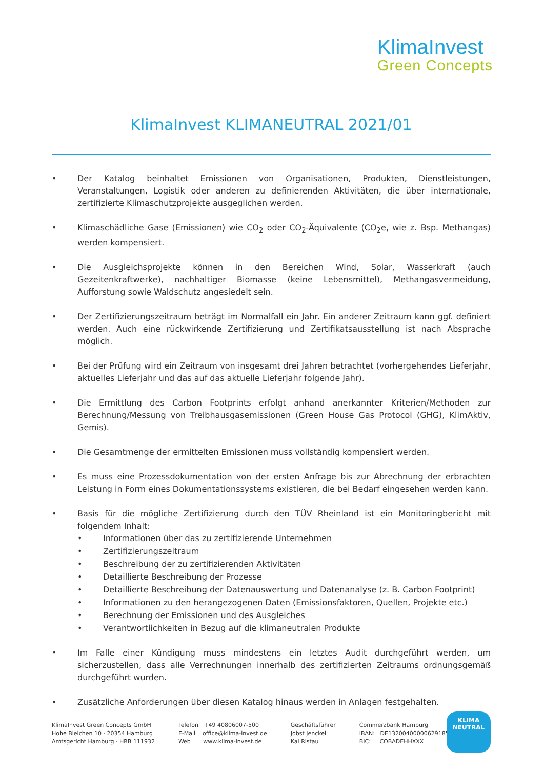KlimaInvest
Green Concepts
KlimaInvest KLIMANEUTRAL 2021/01
• Der Katalog beinhaltet Emissionen von Organisationen, Produkten, Dienstleistungen, Veranstaltungen, Logistik oder anderen zu definierenden Aktivitäten, die über internationale, zertifizierte Klimaschutzprojekte ausgeglichen werden.
• Klimaschädliche Gase (Emissionen) wie CO<sub>2</sub> oder CO<sub>2</sub>-Äquivalente (CO<sub>2</sub>e, wie z. Bsp. Methangas) werden kompensiert.
• Die Ausgleichsprojekte können in den Bereichen Wind, Solar, Wasserkraft (auch Gezeitenkraftwerke), nachhaltiger Biomasse (keine Lebensmittel), Methangasvermeidung, Aufforstung sowie Waldschutz angesiedelt sein.
• Der Zertifizierungszeitraum beträgt im Normalfall ein Jahr. Ein anderer Zeitraum kann ggf. definiert werden. Auch eine rückwirkende Zertifizierung und Zertifikatsausstellung ist nach Absprache möglich.
• Bei der Prüfung wird ein Zeitraum von insgesamt drei Jahren betrachtet (vorhergehendes Lieferjahr, aktuelles Lieferjahr und das auf das aktuelle Lieferjahr folgende Jahr).
• Die Ermittlung des Carbon Footprints erfolgt anhand anerkannter Kriterien/Methoden zur Berechnung/Messung von Treibhausgasemissionen (Green House Gas Protocol (GHG), KlimAktiv, Gemis).
• Die Gesamtmenge der ermittelten Emissionen muss vollständig kompensiert werden.
• Es muss eine Prozessdokumentation von der ersten Anfrage bis zur Abrechnung der erbrachten Leistung in Form eines Dokumentationssystems existieren, die bei Bedarf eingesehen werden kann.
• Basis für die mögliche Zertifizierung durch den TÜV Rheinland ist ein Monitoringbericht mit folgendem Inhalt:
• Informationen über das zu zertifizierende Unternehmen
• Zertifizierungszeitraum
• Beschreibung der zu zertifizierenden Aktivitäten
• Detaillierte Beschreibung der Prozesse
• Detaillierte Beschreibung der Datenauswertung und Datenanalyse (z. B. Carbon Footprint)
• Informationen zu den herangezogenen Daten (Emissionsfaktoren, Quellen, Projekte etc.)
• Berechnung der Emissionen und des Ausgleiches
• Verantwortlichkeiten in Bezug auf die klimaneutralen Produkte
• Im Falle einer Kündigung muss mindestens ein letztes Audit durchgeführt werden, um sicherzustellen, dass alle Verrechnungen innerhalb des zertifizierten Zeitraums ordnungsgemäß durchgeführt wurden.
• Zusätzliche Anforderungen über diesen Katalog hinaus werden in Anlagen festgehalten.
KlimaInvest Green Concepts GmbH
Hohe Bleichen 10 · 20354 Hamburg
Amtsgericht Hamburg · HRB 111932
Telefon +49 40806007-500
E-Mail office@klima-invest.de
Web www.klima-invest.de
Geschäftsführer
Jobst Jenckel
Kai Ristau
Commerzbank Hamburg
IBAN: DE13200400000629185000
BIC: COBADEHHXXX
KLIMA
NEUTRAL